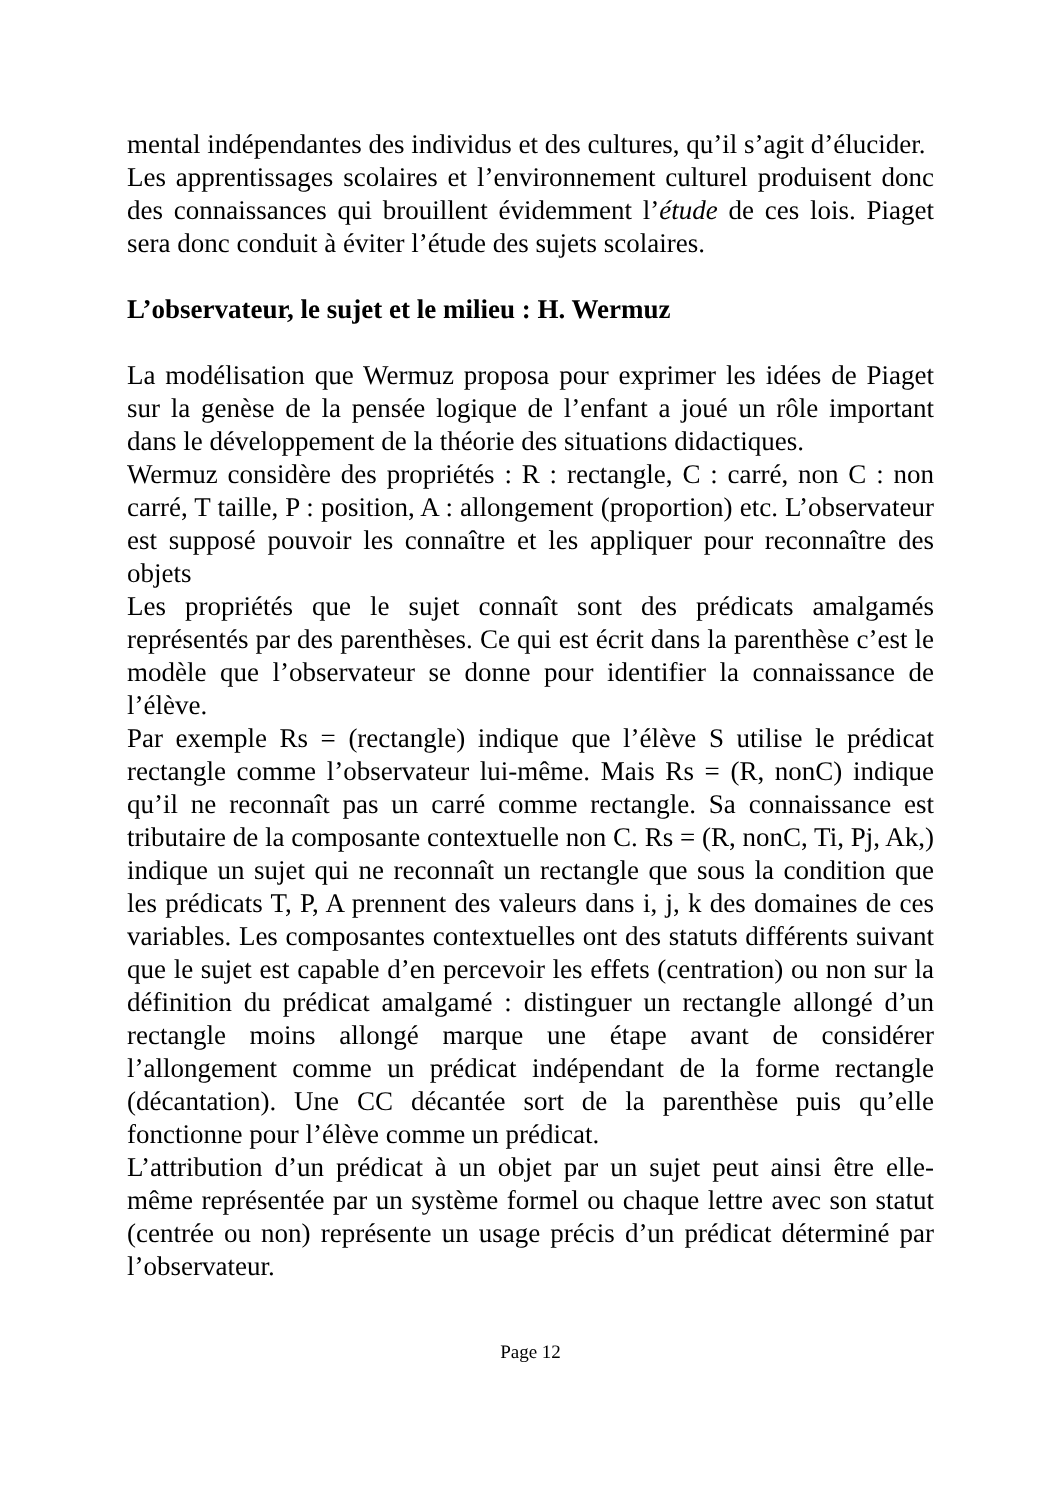mental indépendantes des individus et des cultures, qu’il s’agit d’élucider.
Les apprentissages scolaires et l’environnement culturel produisent donc des connaissances qui brouillent évidemment l’étude de ces lois. Piaget sera donc conduit à éviter l’étude des sujets scolaires.
L’observateur, le sujet et le milieu : H. Wermuz
La modélisation que Wermuz proposa pour exprimer les idées de Piaget sur la genèse de la pensée logique de l’enfant a joué un rôle important dans le développement de la théorie des situations didactiques.
Wermuz considère des propriétés : R : rectangle, C : carré, non C : non carré, T taille, P : position, A : allongement (proportion) etc. L’observateur est supposé pouvoir les connaître et les appliquer pour reconnaître des objets
Les propriétés que le sujet connaît sont des prédicats amalgamés représentés par des parenthèses. Ce qui est écrit dans la parenthèse c’est le modèle que l’observateur se donne pour identifier la connaissance de l’élève.
Par exemple Rs = (rectangle) indique que l’élève S utilise le prédicat rectangle comme l’observateur lui-même. Mais Rs = (R, nonC) indique qu’il ne reconnaît pas un carré comme rectangle. Sa connaissance est tributaire de la composante contextuelle non C. Rs = (R, nonC, Ti, Pj, Ak,) indique un sujet qui ne reconnaît un rectangle que sous la condition que les prédicats T, P, A prennent des valeurs dans i, j, k des domaines de ces variables. Les composantes contextuelles ont des statuts différents suivant que le sujet est capable d’en percevoir les effets (centration) ou non sur la définition du prédicat amalgamé : distinguer un rectangle allongé d’un rectangle moins allongé marque une étape avant de considérer l’allongement comme un prédicat indépendant de la forme rectangle (décantation). Une CC décantée sort de la parenthèse puis qu’elle fonctionne pour l’élève comme un prédicat.
L’attribution d’un prédicat à un objet par un sujet peut ainsi être elle-même représentée par un système formel ou chaque lettre avec son statut (centrée ou non) représente un usage précis d’un prédicat déterminé par l’observateur.
Page 12